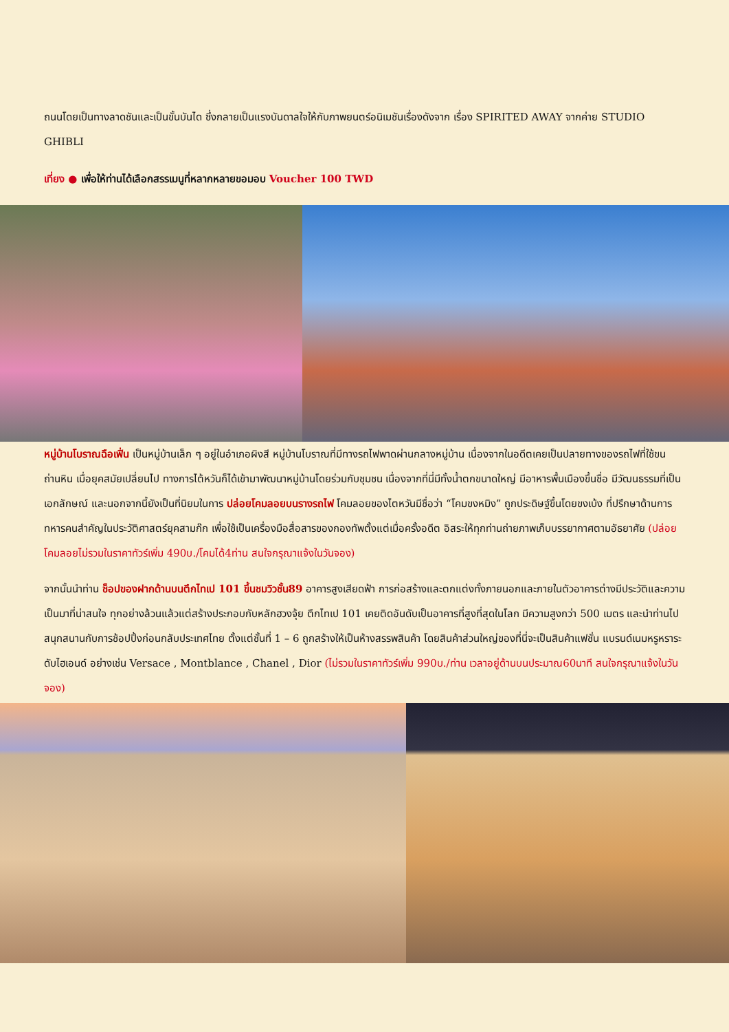ถนนโดยเป็นทางลาดชันและเป็นขั้นบันได ซึ่งกลายเป็นแรงบันดาลใจให้กับภาพยนตร์อนิเมชันเรื่องดังจาก เรื่อง SPIRITED AWAY จากค่าย STUDIO GHIBLI
เที่ยง ● เพื่อให้ท่านได้เลือกสรรเมนูที่หลากหลายขอมอบ Voucher 100 TWD
หมู่บ้านโบราณฉือเฟิ่น เป็นหมู่บ้านเล็ก ๆ อยู่ในอำเภอผิงสี หมู่บ้านโบราณที่มีทางรถไฟพาดผ่านกลางหมู่บ้าน เนื่องจากในอดีตเคยเป็นปลายทางของรถไฟที่ใช้ขนถ่านหิน เมื่อยุคสมัยเปลี่ยนไป ทางการไต้หวันก็ได้เข้ามาพัฒนาหมู่บ้านโดยร่วมกับชุมชน เนื่องจากที่นี่มีทั้งน้ำตกขนาดใหญ่ มีอาหารพื้นเมืองขึ้นชื่อ มีวัฒนธรรมที่เป็นเอกลักษณ์ และนอกจากนี้ยังเป็นที่นิยมในการ ปล่อยโคมลอยบนรางรถไฟ โคมลอยของไตหวันมีชื่อว่า “โคมขงหมิง” ถูกประดิษฐ์ขึ้นโดยขงเบ้ง ที่ปรึกษาด้านการทหารคนสำคัญในประวัติศาสตร์ยุคสามก๊ก เพื่อใช้เป็นเครื่องมือสื่อสารของกองทัพตั้งแต่เมื่อครั้งอดีต อิสระให้ทุกท่านถ่ายภาพเก็บบรรยากาศตามอัธยาศัย (ปล่อยโคมลอยไม่รวมในราคาทัวร์เพิ่ม 490บ./โคมได้4ท่าน สนใจกรุณาแจ้งในวันจอง)
จากนั้นนำท่าน ช็อปของฝากด้านบนตึกไทเป 101 ขึ้นชมวิวชั้น89 อาคารสูงเสียดฟ้า การก่อสร้างและตกแต่งทั้งภายนอกและภายในตัวอาคารต่างมีประวัติและความเป็นมาที่น่าสนใจ ทุกอย่างล้วนแล้วแต่สร้างประกอบกับหลักฮวงจุ้ย ตึกไทเป 101 เคยติดอันดับเป็นอาคารที่สูงที่สุดในโลก มีความสูงกว่า 500 เมตร และนำท่านไปสนุกสนานกับการช้อปปิ้งก่อนกลับประเทศไทย ตั้งแต่ชั้นที่ 1 – 6 ถูกสร้างให้เป็นห้างสรรพสินค้า โดยสินค้าส่วนใหญ่ของที่นี่จะเป็นสินค้าแฟชั่น แบรนด์เนมหรูหราระดับไฮเอนด์ อย่างเช่น Versace , Montblance , Chanel , Dior (ไม่รวมในราคาทัวร์เพิ่ม 990บ./ท่าน เวลาอยู่ด้านบนประมาณ60นาที สนใจกรุณาแจ้งในวันจอง)